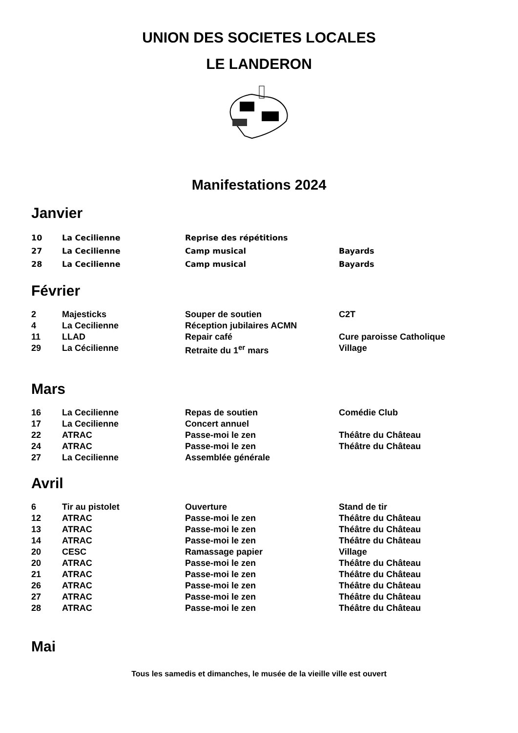UNION DES SOCIETES LOCALES
LE LANDERON
Manifestations 2024
Janvier
| 10 | La Cecilienne | Reprise des répétitions | |
| 27 | La Cecilienne | Camp musical | Bayards |
| 28 | La Cecilienne | Camp musical | Bayards |
Février
| 2 | Majesticks | Souper de soutien | C2T |
| 4 | La Cecilienne | Réception jubilaires ACMN | |
| 11 | LLAD | Repair café | Cure paroisse Catholique |
| 29 | La Cécilienne | Retraite du 1<sup>er</sup> mars | Village |
Mars
| 16 | La Cecilienne | Repas de soutien | Comédie Club |
| 17 | La Cecilienne | Concert annuel | |
| 22 | ATRAC | Passe-moi le zen | Théâtre du Château |
| 24 | ATRAC | Passe-moi le zen | Théâtre du Château |
| 27 | La Cecilienne | Assemblée générale | |
Avril
| 6 | Tir au pistolet | Ouverture | Stand de tir |
| 12 | ATRAC | Passe-moi le zen | Théâtre du Château |
| 13 | ATRAC | Passe-moi le zen | Théâtre du Château |
| 14 | ATRAC | Passe-moi le zen | Théâtre du Château |
| 20 | CESC | Ramassage papier | Village |
| 20 | ATRAC | Passe-moi le zen | Théâtre du Château |
| 21 | ATRAC | Passe-moi le zen | Théâtre du Château |
| 26 | ATRAC | Passe-moi le zen | Théâtre du Château |
| 27 | ATRAC | Passe-moi le zen | Théâtre du Château |
| 28 | ATRAC | Passe-moi le zen | Théâtre du Château |
Mai
Tous les samedis et dimanches, le musée de la vieille ville est ouvert